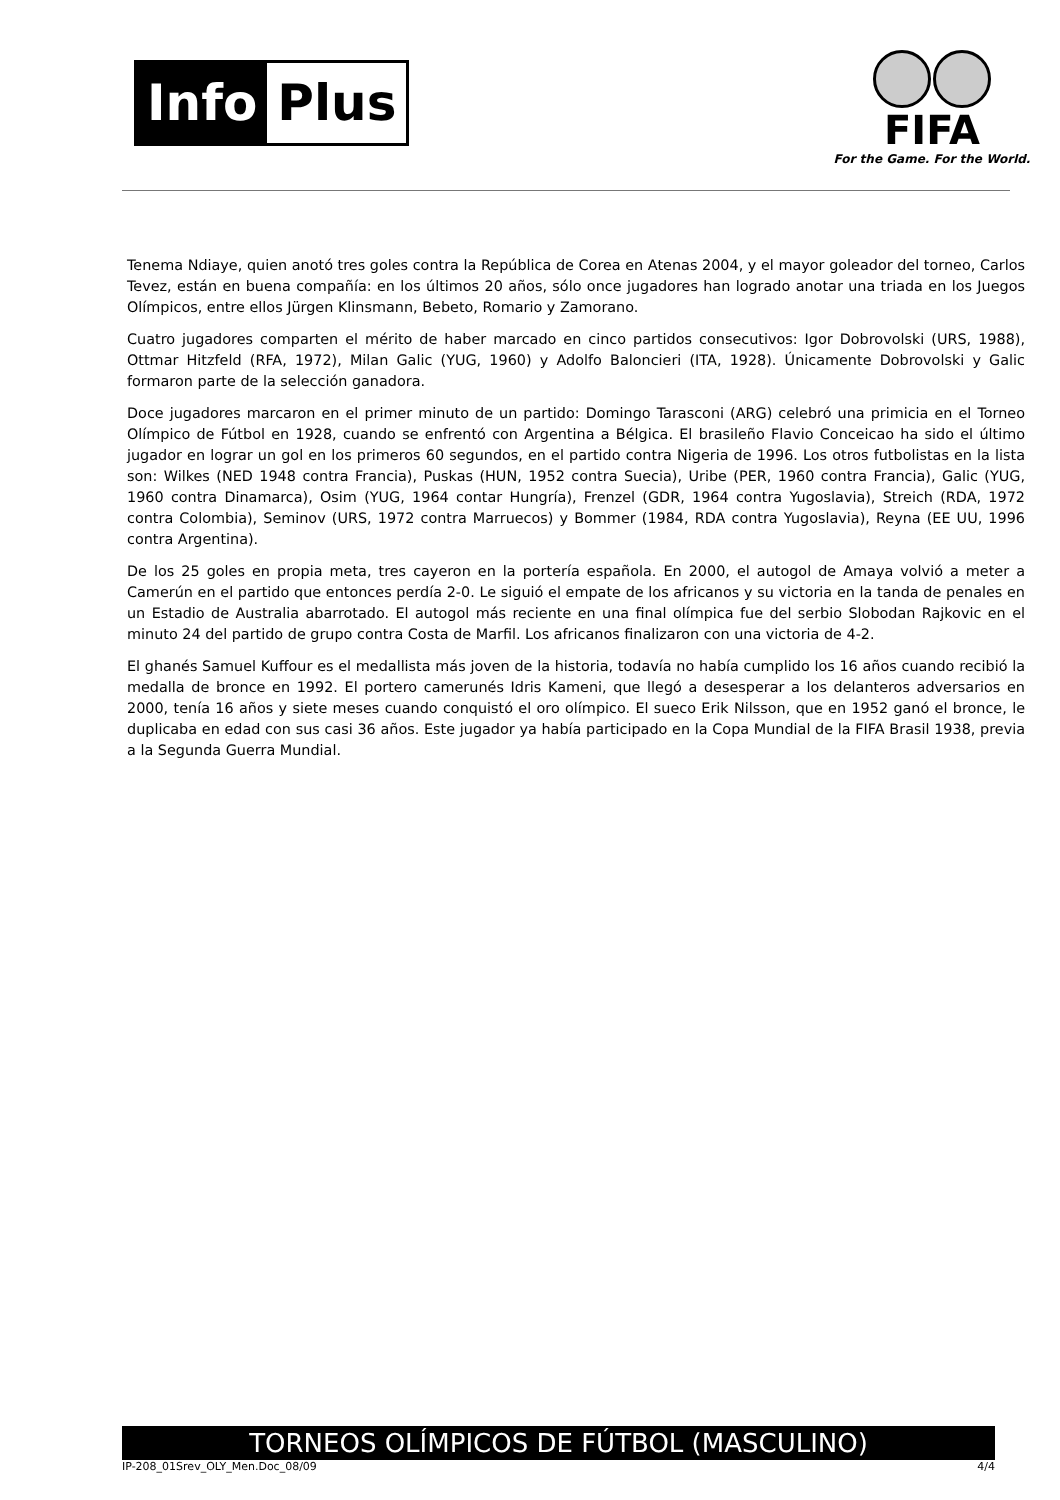Info Plus
FIFA
For the Game. For the World.
Tenema Ndiaye, quien anotó tres goles contra la República de Corea en Atenas 2004, y el mayor goleador del torneo, Carlos Tevez, están en buena compañía: en los últimos 20 años, sólo once jugadores han logrado anotar una triada en los Juegos Olímpicos, entre ellos Jürgen Klinsmann, Bebeto, Romario y Zamorano.
Cuatro jugadores comparten el mérito de haber marcado en cinco partidos consecutivos: Igor Dobrovolski (URS, 1988), Ottmar Hitzfeld (RFA, 1972), Milan Galic (YUG, 1960) y Adolfo Baloncieri (ITA, 1928). Únicamente Dobrovolski y Galic formaron parte de la selección ganadora.
Doce jugadores marcaron en el primer minuto de un partido: Domingo Tarasconi (ARG) celebró una primicia en el Torneo Olímpico de Fútbol en 1928, cuando se enfrentó con Argentina a Bélgica. El brasileño Flavio Conceicao ha sido el último jugador en lograr un gol en los primeros 60 segundos, en el partido contra Nigeria de 1996. Los otros futbolistas en la lista son: Wilkes (NED 1948 contra Francia), Puskas (HUN, 1952 contra Suecia), Uribe (PER, 1960 contra Francia), Galic (YUG, 1960 contra Dinamarca), Osim (YUG, 1964 contar Hungría), Frenzel (GDR, 1964 contra Yugoslavia), Streich (RDA, 1972 contra Colombia), Seminov (URS, 1972 contra Marruecos) y Bommer (1984, RDA contra Yugoslavia), Reyna (EE UU, 1996 contra Argentina).
De los 25 goles en propia meta, tres cayeron en la portería española. En 2000, el autogol de Amaya volvió a meter a Camerún en el partido que entonces perdía 2-0. Le siguió el empate de los africanos y su victoria en la tanda de penales en un Estadio de Australia abarrotado. El autogol más reciente en una final olímpica fue del serbio Slobodan Rajkovic en el minuto 24 del partido de grupo contra Costa de Marfil. Los africanos finalizaron con una victoria de 4-2.
El ghanés Samuel Kuffour es el medallista más joven de la historia, todavía no había cumplido los 16 años cuando recibió la medalla de bronce en 1992. El portero camerunés Idris Kameni, que llegó a desesperar a los delanteros adversarios en 2000, tenía 16 años y siete meses cuando conquistó el oro olímpico. El sueco Erik Nilsson, que en 1952 ganó el bronce, le duplicaba en edad con sus casi 36 años. Este jugador ya había participado en la Copa Mundial de la FIFA Brasil 1938, previa a la Segunda Guerra Mundial.
TORNEOS OLÍMPICOS DE FÚTBOL (MASCULINO)
IP-208_01Srev_OLY_Men.Doc_08/09 4/4